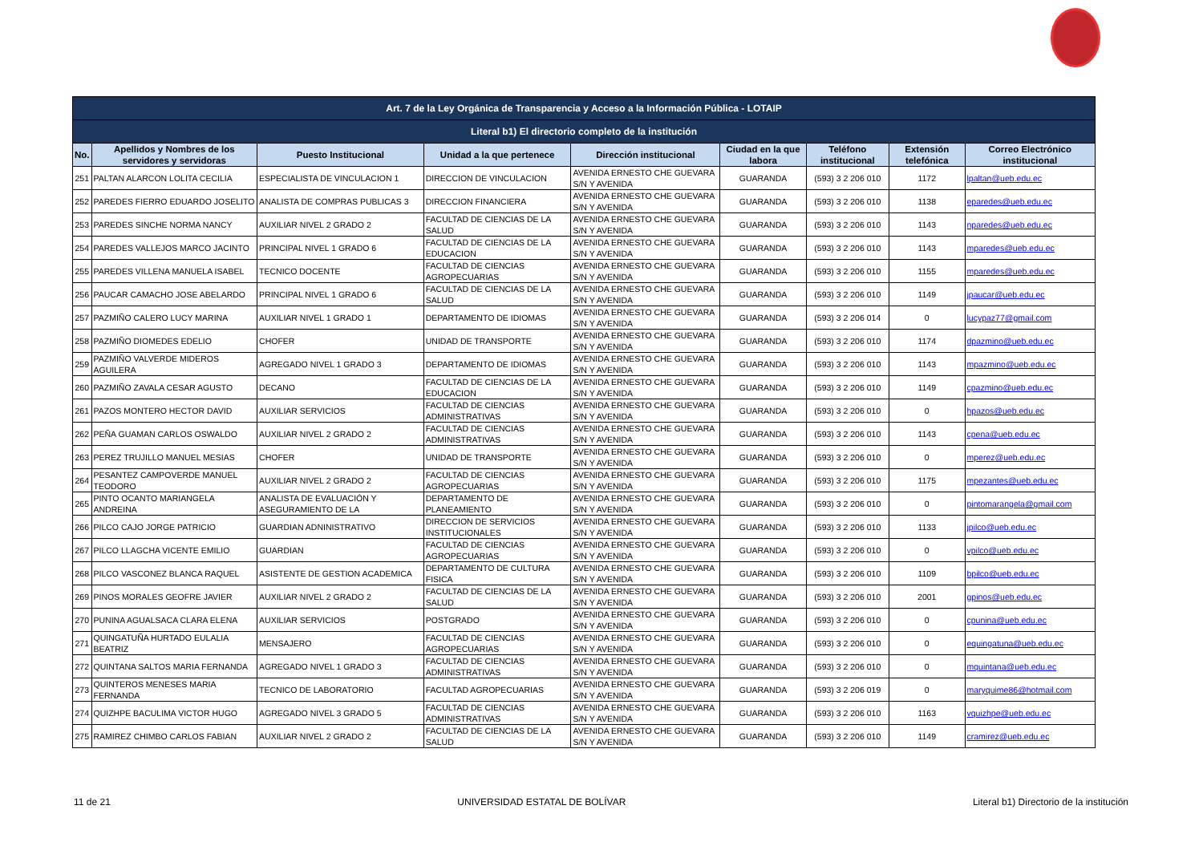| Art. 7 de la Ley Orgánica de Transparencia y Acceso a la Información Pública - LOTAIP | | | | | | | | |
| --- | --- | --- | --- | --- | --- | --- | --- | --- |
| Literal b1) El directorio completo de la institución | | | | | | | | |
| No. | Apellidos y Nombres de los servidores y servidoras | Puesto Institucional | Unidad a la que pertenece | Dirección institucional | Ciudad en la que labora | Teléfono institucional | Extensión telefónica | Correo Electrónico institucional |
| 251 | PALTAN ALARCON LOLITA CECILIA | ESPECIALISTA DE VINCULACION 1 | DIRECCION DE VINCULACION | AVENIDA ERNESTO CHE GUEVARA S/N Y AVENIDA | GUARANDA | (593) 3 2 206 010 | 1172 | lpaltan@ueb.edu.ec |
| 252 | PAREDES FIERRO EDUARDO JOSELITO | ANALISTA DE COMPRAS PUBLICAS 3 | DIRECCION FINANCIERA | AVENIDA ERNESTO CHE GUEVARA S/N Y AVENIDA | GUARANDA | (593) 3 2 206 010 | 1138 | eparedes@ueb.edu.ec |
| 253 | PAREDES SINCHE NORMA NANCY | AUXILIAR NIVEL 2 GRADO 2 | FACULTAD DE CIENCIAS DE LA SALUD | AVENIDA ERNESTO CHE GUEVARA S/N Y AVENIDA | GUARANDA | (593) 3 2 206 010 | 1143 | nparedes@ueb.edu.ec |
| 254 | PAREDES VALLEJOS MARCO JACINTO | PRINCIPAL NIVEL 1 GRADO 6 | FACULTAD DE CIENCIAS DE LA EDUCACION | AVENIDA ERNESTO CHE GUEVARA S/N Y AVENIDA | GUARANDA | (593) 3 2 206 010 | 1143 | mparedes@ueb.edu.ec |
| 255 | PAREDES VILLENA MANUELA ISABEL | TECNICO DOCENTE | FACULTAD DE CIENCIAS AGROPECUARIAS | AVENIDA ERNESTO CHE GUEVARA S/N Y AVENIDA | GUARANDA | (593) 3 2 206 010 | 1155 | mparedes@ueb.edu.ec |
| 256 | PAUCAR CAMACHO JOSE ABELARDO | PRINCIPAL NIVEL 1 GRADO 6 | FACULTAD DE CIENCIAS DE LA SALUD | AVENIDA ERNESTO CHE GUEVARA S/N Y AVENIDA | GUARANDA | (593) 3 2 206 010 | 1149 | jpaucar@ueb.edu.ec |
| 257 | PAZMIÑO CALERO LUCY MARINA | AUXILIAR NIVEL 1 GRADO 1 | DEPARTAMENTO DE IDIOMAS | AVENIDA ERNESTO CHE GUEVARA S/N Y AVENIDA | GUARANDA | (593) 3 2 206 014 | 0 | lucypaz77@gmail.com |
| 258 | PAZMIÑO DIOMEDES EDELIO | CHOFER | UNIDAD DE TRANSPORTE | AVENIDA ERNESTO CHE GUEVARA S/N Y AVENIDA | GUARANDA | (593) 3 2 206 010 | 1174 | dpazmino@ueb.edu.ec |
| 259 | PAZMIÑO VALVERDE MIDEROS AGUILERA | AGREGADO NIVEL 1 GRADO 3 | DEPARTAMENTO DE IDIOMAS | AVENIDA ERNESTO CHE GUEVARA S/N Y AVENIDA | GUARANDA | (593) 3 2 206 010 | 1143 | mpazmino@ueb.edu.ec |
| 260 | PAZMIÑO ZAVALA CESAR AGUSTO | DECANO | FACULTAD DE CIENCIAS DE LA EDUCACION | AVENIDA ERNESTO CHE GUEVARA S/N Y AVENIDA | GUARANDA | (593) 3 2 206 010 | 1149 | cpazmino@ueb.edu.ec |
| 261 | PAZOS MONTERO HECTOR DAVID | AUXILIAR SERVICIOS | FACULTAD DE CIENCIAS ADMINISTRATIVAS | AVENIDA ERNESTO CHE GUEVARA S/N Y AVENIDA | GUARANDA | (593) 3 2 206 010 | 0 | hpazos@ueb.edu.ec |
| 262 | PEÑA GUAMAN CARLOS OSWALDO | AUXILIAR NIVEL 2 GRADO 2 | FACULTAD DE CIENCIAS ADMINISTRATIVAS | AVENIDA ERNESTO CHE GUEVARA S/N Y AVENIDA | GUARANDA | (593) 3 2 206 010 | 1143 | cpena@ueb.edu.ec |
| 263 | PEREZ TRUJILLO MANUEL MESIAS | CHOFER | UNIDAD DE TRANSPORTE | AVENIDA ERNESTO CHE GUEVARA S/N Y AVENIDA | GUARANDA | (593) 3 2 206 010 | 0 | mperez@ueb.edu.ec |
| 264 | PESANTEZ CAMPOVERDE MANUEL TEODORO | AUXILIAR NIVEL 2 GRADO 2 | FACULTAD DE CIENCIAS AGROPECUARIAS | AVENIDA ERNESTO CHE GUEVARA S/N Y AVENIDA | GUARANDA | (593) 3 2 206 010 | 1175 | mpezantes@ueb.edu.ec |
| 265 | PINTO OCANTO MARIANGELA ANDREINA | ANALISTA DE EVALUACIÓN Y ASEGURAMIENTO DE LA | DEPARTAMENTO DE PLANEAMIENTO | AVENIDA ERNESTO CHE GUEVARA S/N Y AVENIDA | GUARANDA | (593) 3 2 206 010 | 0 | pintomarangela@gmail.com |
| 266 | PILCO CAJO JORGE PATRICIO | GUARDIAN ADNINISTRATIVO | DIRECCION DE SERVICIOS INSTITUCIONALES | AVENIDA ERNESTO CHE GUEVARA S/N Y AVENIDA | GUARANDA | (593) 3 2 206 010 | 1133 | jpilco@ueb.edu.ec |
| 267 | PILCO LLAGCHA VICENTE EMILIO | GUARDIAN | FACULTAD DE CIENCIAS AGROPECUARIAS | AVENIDA ERNESTO CHE GUEVARA S/N Y AVENIDA | GUARANDA | (593) 3 2 206 010 | 0 | vpilco@ueb.edu.ec |
| 268 | PILCO VASCONEZ BLANCA RAQUEL | ASISTENTE DE GESTION ACADEMICA | DEPARTAMENTO DE CULTURA FISICA | AVENIDA ERNESTO CHE GUEVARA S/N Y AVENIDA | GUARANDA | (593) 3 2 206 010 | 1109 | bpilco@ueb.edu.ec |
| 269 | PINOS MORALES GEOFRE JAVIER | AUXILIAR NIVEL 2 GRADO 2 | FACULTAD DE CIENCIAS DE LA SALUD | AVENIDA ERNESTO CHE GUEVARA S/N Y AVENIDA | GUARANDA | (593) 3 2 206 010 | 2001 | gpinos@ueb.edu.ec |
| 270 | PUNINA AGUALSACA CLARA ELENA | AUXILIAR SERVICIOS | POSTGRADO | AVENIDA ERNESTO CHE GUEVARA S/N Y AVENIDA | GUARANDA | (593) 3 2 206 010 | 0 | cpunina@ueb.edu.ec |
| 271 | QUINGATUÑA HURTADO EULALIA BEATRIZ | MENSAJERO | FACULTAD DE CIENCIAS AGROPECUARIAS | AVENIDA ERNESTO CHE GUEVARA S/N Y AVENIDA | GUARANDA | (593) 3 2 206 010 | 0 | equingatuna@ueb.edu.ec |
| 272 | QUINTANA SALTOS MARIA FERNANDA | AGREGADO NIVEL 1 GRADO 3 | FACULTAD DE CIENCIAS ADMINISTRATIVAS | AVENIDA ERNESTO CHE GUEVARA S/N Y AVENIDA | GUARANDA | (593) 3 2 206 010 | 0 | mquintana@ueb.edu.ec |
| 273 | QUINTEROS MENESES MARIA FERNANDA | TECNICO DE LABORATORIO | FACULTAD AGROPECUARIAS | AVENIDA ERNESTO CHE GUEVARA S/N Y AVENIDA | GUARANDA | (593) 3 2 206 019 | 0 | maryquime86@hotmail.com |
| 274 | QUIZHPE BACULIMA VICTOR HUGO | AGREGADO NIVEL 3 GRADO 5 | FACULTAD DE CIENCIAS ADMINISTRATIVAS | AVENIDA ERNESTO CHE GUEVARA S/N Y AVENIDA | GUARANDA | (593) 3 2 206 010 | 1163 | vquizhpe@ueb.edu.ec |
| 275 | RAMIREZ CHIMBO CARLOS FABIAN | AUXILIAR NIVEL 2 GRADO 2 | FACULTAD DE CIENCIAS DE LA SALUD | AVENIDA ERNESTO CHE GUEVARA S/N Y AVENIDA | GUARANDA | (593) 3 2 206 010 | 1149 | cramirez@ueb.edu.ec |
11 de 21 UNIVERSIDAD ESTATAL DE BOLÍVAR Literal b1) Directorio de la institución